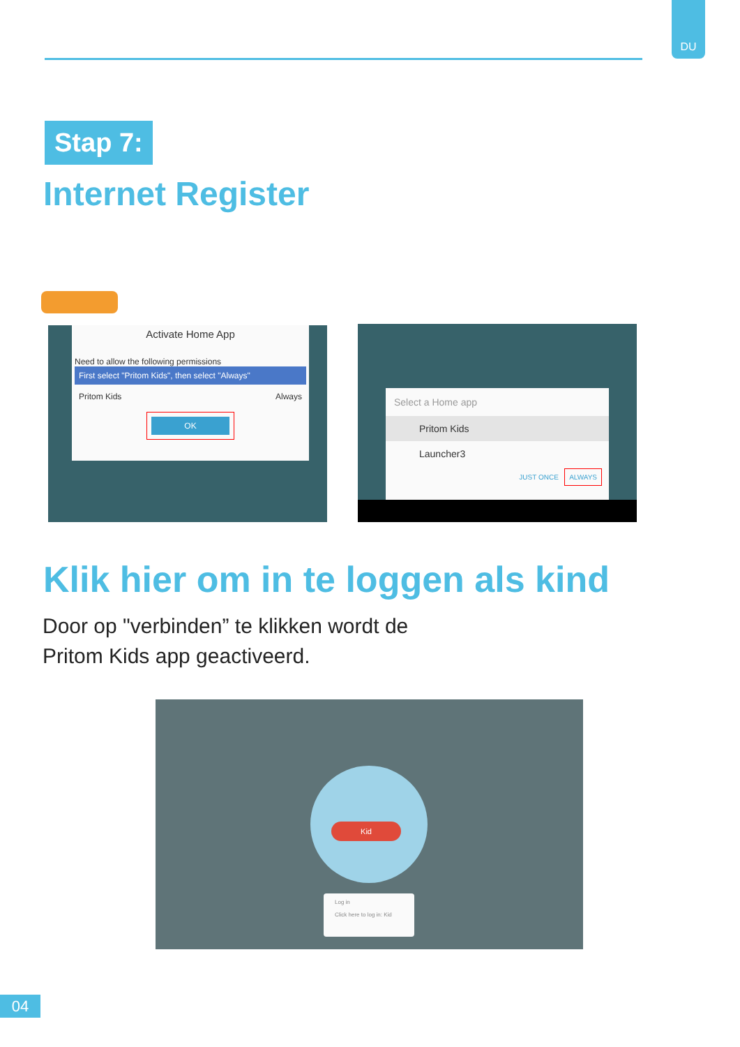DU
Stap 7:
Internet Register
Activate Home App
Need to allow the following permissions
First select "Pritom Kids", then select "Always"
Pritom Kids Always
OK
Select a Home app
Pritom Kids
Launcher3
JUST ONCE ALWAYS
Klik hier om in te loggen als kind
Door op "verbinden” te klikken wordt de
Pritom Kids app geactiveerd.
Kid
Log in
Click here to log in: Kid
04